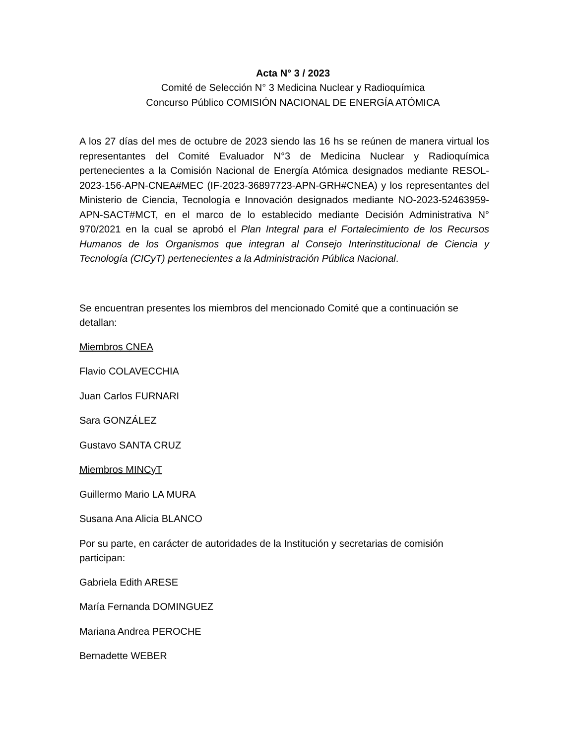Acta N° 3 / 2023
Comité de Selección N° 3 Medicina Nuclear y Radioquímica
Concurso Público COMISIÓN NACIONAL DE ENERGÍA ATÓMICA
A los 27 días del mes de octubre de 2023 siendo las 16 hs se reúnen de manera virtual los representantes del Comité Evaluador N°3 de Medicina Nuclear y Radioquímica pertenecientes a la Comisión Nacional de Energía Atómica designados mediante RESOL-2023-156-APN-CNEA#MEC (IF-2023-36897723-APN-GRH#CNEA) y los representantes del Ministerio de Ciencia, Tecnología e Innovación designados mediante NO-2023-52463959-APN-SACT#MCT, en el marco de lo establecido mediante Decisión Administrativa N° 970/2021 en la cual se aprobó el Plan Integral para el Fortalecimiento de los Recursos Humanos de los Organismos que integran al Consejo Interinstitucional de Ciencia y Tecnología (CICyT) pertenecientes a la Administración Pública Nacional.
Se encuentran presentes los miembros del mencionado Comité que a continuación se detallan:
Miembros CNEA
Flavio COLAVECCHIA
Juan Carlos FURNARI
Sara GONZÁLEZ
Gustavo SANTA CRUZ
Miembros MINCyT
Guillermo Mario LA MURA
Susana Ana Alicia BLANCO
Por su parte, en carácter de autoridades de la Institución y secretarias de comisión participan:
Gabriela Edith ARESE
María Fernanda DOMINGUEZ
Mariana Andrea PEROCHE
Bernadette WEBER